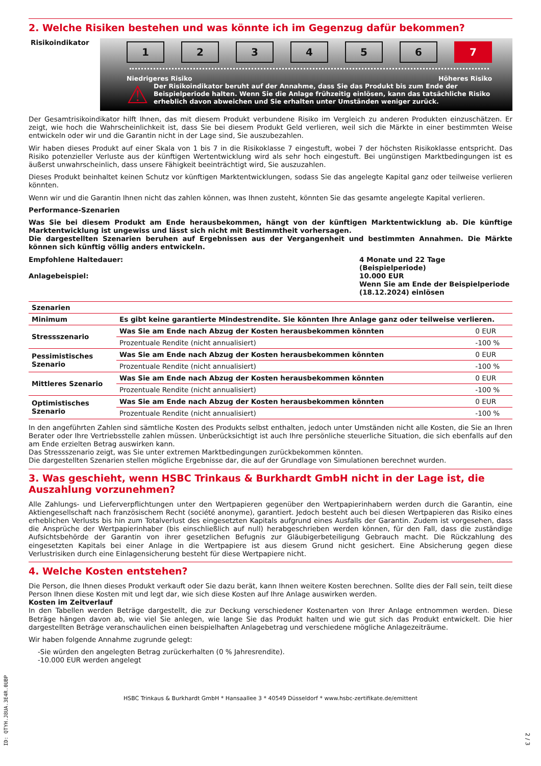2. Welche Risiken bestehen und was könnte ich im Gegenzug dafür bekommen?
Risikoindikator
1 2 3 4 5 6 7
Niedrigeres Risiko Höheres Risiko
⚠
Der Risikoindikator beruht auf der Annahme, dass Sie das Produkt bis zum Ende der Beispielperiode halten. Wenn Sie die Anlage frühzeitig einlösen, kann das tatsächliche Risiko erheblich davon abweichen und Sie erhalten unter Umständen weniger zurück.
Der Gesamtrisikoindikator hilft Ihnen, das mit diesem Produkt verbundene Risiko im Vergleich zu anderen Produkten einzuschätzen. Er zeigt, wie hoch die Wahrscheinlichkeit ist, dass Sie bei diesem Produkt Geld verlieren, weil sich die Märkte in einer bestimmten Weise entwickeln oder wir und die Garantin nicht in der Lage sind, Sie auszubezahlen.
Wir haben dieses Produkt auf einer Skala von 1 bis 7 in die Risikoklasse 7 eingestuft, wobei 7 der höchsten Risikoklasse entspricht. Das Risiko potenzieller Verluste aus der künftigen Wertentwicklung wird als sehr hoch eingestuft. Bei ungünstigen Marktbedingungen ist es äußerst unwahrscheinlich, dass unsere Fähigkeit beeinträchtigt wird, Sie auszuzahlen.
Dieses Produkt beinhaltet keinen Schutz vor künftigen Marktentwicklungen, sodass Sie das angelegte Kapital ganz oder teilweise verlieren könnten.
Wenn wir und die Garantin Ihnen nicht das zahlen können, was Ihnen zusteht, könnten Sie das gesamte angelegte Kapital verlieren.
Performance-Szenarien
Was Sie bei diesem Produkt am Ende herausbekommen, hängt von der künftigen Marktentwicklung ab. Die künftige Marktentwicklung ist ungewiss und lässt sich nicht mit Bestimmtheit vorhersagen.
Die dargestellten Szenarien beruhen auf Ergebnissen aus der Vergangenheit und bestimmten Annahmen. Die Märkte können sich künftig völlig anders entwickeln.
Empfohlene Haltedauer:
Anlagebeispiel:
4 Monate und 22 Tage (Beispielperiode)
10.000 EUR
Wenn Sie am Ende der Beispielperiode (18.12.2024) einlösen
| Szenarien | | |
| --- | --- | --- |
| Minimum | Es gibt keine garantierte Mindestrendite. Sie könnten Ihre Anlage ganz oder teilweise verlieren. | |
| Stressszenario | Was Sie am Ende nach Abzug der Kosten herausbekommen könnten | 0 EUR |
| | Prozentuale Rendite (nicht annualisiert) | -100 % |
| Pessimistisches Szenario | Was Sie am Ende nach Abzug der Kosten herausbekommen könnten | 0 EUR |
| | Prozentuale Rendite (nicht annualisiert) | -100 % |
| Mittleres Szenario | Was Sie am Ende nach Abzug der Kosten herausbekommen könnten | 0 EUR |
| | Prozentuale Rendite (nicht annualisiert) | -100 % |
| Optimistisches Szenario | Was Sie am Ende nach Abzug der Kosten herausbekommen könnten | 0 EUR |
| | Prozentuale Rendite (nicht annualisiert) | -100 % |
In den angeführten Zahlen sind sämtliche Kosten des Produkts selbst enthalten, jedoch unter Umständen nicht alle Kosten, die Sie an Ihren Berater oder Ihre Vertriebsstelle zahlen müssen. Unberücksichtigt ist auch Ihre persönliche steuerliche Situation, die sich ebenfalls auf den am Ende erzielten Betrag auswirken kann.
Das Stressszenario zeigt, was Sie unter extremen Marktbedingungen zurückbekommen könnten.
Die dargestellten Szenarien stellen mögliche Ergebnisse dar, die auf der Grundlage von Simulationen berechnet wurden.
3. Was geschieht, wenn HSBC Trinkaus & Burkhardt GmbH nicht in der Lage ist, die Auszahlung vorzunehmen?
Alle Zahlungs- und Lieferverpflichtungen unter den Wertpapieren gegenüber den Wertpapierinhabern werden durch die Garantin, eine Aktiengesellschaft nach französischem Recht (société anonyme), garantiert. Jedoch besteht auch bei diesen Wertpapieren das Risiko eines erheblichen Verlusts bis hin zum Totalverlust des eingesetzten Kapitals aufgrund eines Ausfalls der Garantin. Zudem ist vorgesehen, dass die Ansprüche der Wertpapierinhaber (bis einschließlich auf null) herabgeschrieben werden können, für den Fall, dass die zuständige Aufsichtsbehörde der Garantin von ihrer gesetzlichen Befugnis zur Gläubigerbeteiligung Gebrauch macht. Die Rückzahlung des eingesetzten Kapitals bei einer Anlage in die Wertpapiere ist aus diesem Grund nicht gesichert. Eine Absicherung gegen diese Verlustrisiken durch eine Einlagensicherung besteht für diese Wertpapiere nicht.
4. Welche Kosten entstehen?
Die Person, die Ihnen dieses Produkt verkauft oder Sie dazu berät, kann Ihnen weitere Kosten berechnen. Sollte dies der Fall sein, teilt diese Person Ihnen diese Kosten mit und legt dar, wie sich diese Kosten auf Ihre Anlage auswirken werden.
Kosten im Zeitverlauf
In den Tabellen werden Beträge dargestellt, die zur Deckung verschiedener Kostenarten von Ihrer Anlage entnommen werden. Diese Beträge hängen davon ab, wie viel Sie anlegen, wie lange Sie das Produkt halten und wie gut sich das Produkt entwickelt. Die hier dargestellten Beträge veranschaulichen einen beispielhaften Anlagebetrag und verschiedene mögliche Anlagezeiträume.
Wir haben folgende Annahme zugrunde gelegt:
-Sie würden den angelegten Betrag zurückerhalten (0 % Jahresrendite).
-10.000 EUR werden angelegt
HSBC Trinkaus & Burkhardt GmbH * Hansaallee 3 * 40549 Düsseldorf * www.hsbc-zertifikate.de/emittent
ID: QTYH.J8UA.3E4R.0UBP
2 / 3